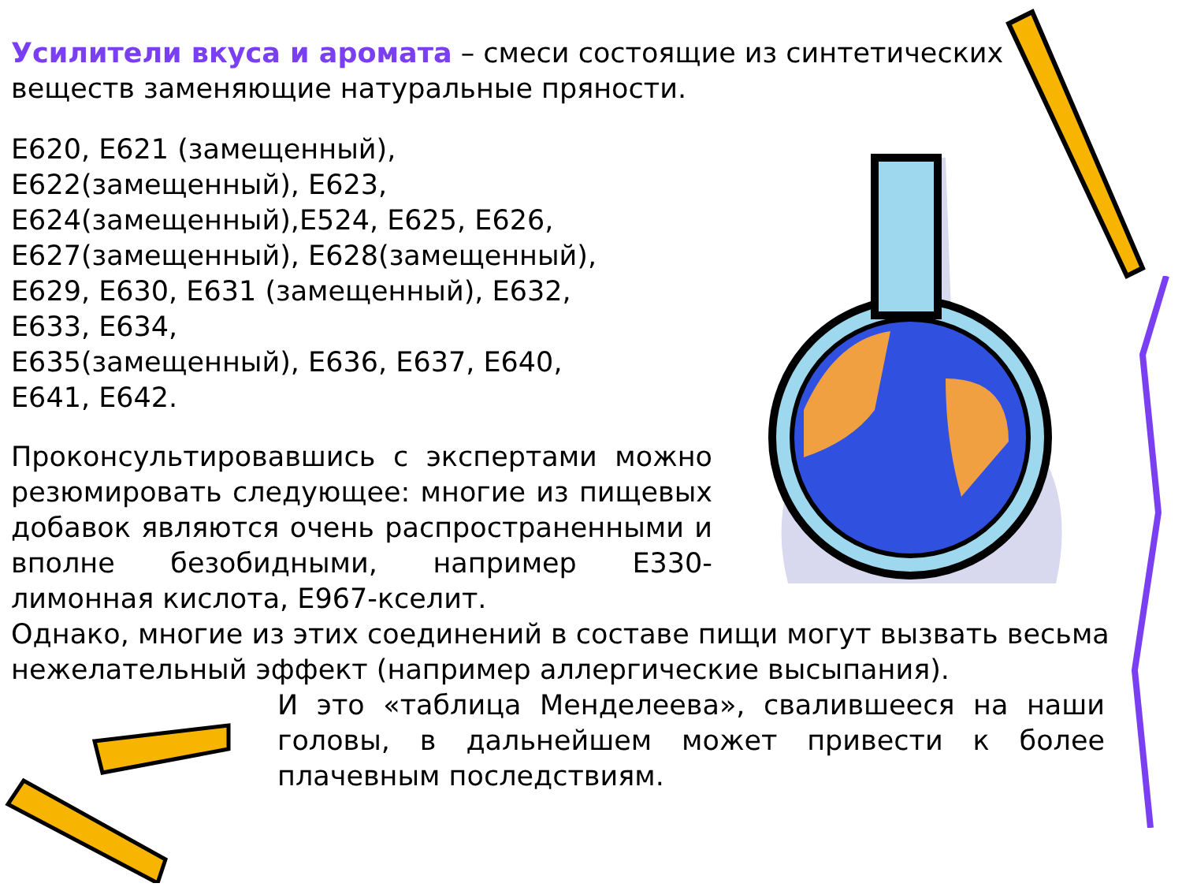Усилители вкуса и аромата – смеси состоящие из синтетических веществ заменяющие натуральные пряности.
Е620, Е621 (замещенный), Е622(замещенный), Е623, Е624(замещенный),Е524, Е625, Е626, Е627(замещенный), Е628(замещенный), Е629, Е630, Е631 (замещенный), Е632, Е633, Е634,
Е635(замещенный), Е636, Е637, Е640, Е641, Е642.
Проконсультировавшись с экспертами можно резюмировать следующее: многие из пищевых добавок являются очень распространенными и вполне безобидными, например Е330-лимонная кислота, Е967-кселит.
Однако, многие из этих соединений в составе пищи могут вызвать весьма нежелательный эффект (например аллергические высыпания).
И это «таблица Менделеева», свалившееся на наши головы, в дальнейшем может привести к более плачевным последствиям.